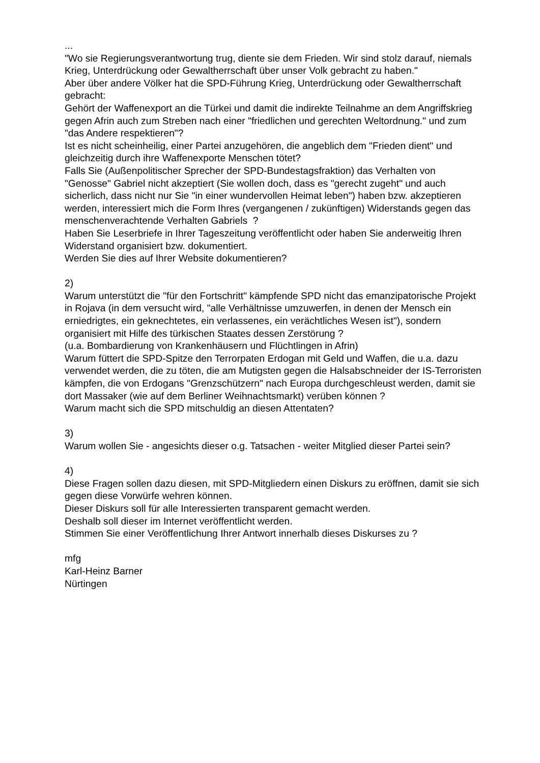...
"Wo sie Regierungsverantwortung trug, diente sie dem Frieden. Wir sind stolz darauf, niemals Krieg, Unterdrückung oder Gewaltherrschaft über unser Volk gebracht zu haben."
Aber über andere Völker hat die SPD-Führung Krieg, Unterdrückung oder Gewaltherrschaft gebracht:
Gehört der Waffenexport an die Türkei und damit die indirekte Teilnahme an dem Angriffskrieg gegen Afrin auch zum Streben nach einer "friedlichen und gerechten Weltordnung." und zum "das Andere respektieren"?
Ist es nicht scheinheilig, einer Partei anzugehören, die angeblich dem "Frieden dient" und gleichzeitig durch ihre Waffenexporte Menschen tötet?
Falls Sie (Außenpolitischer Sprecher der SPD-Bundestagsfraktion) das Verhalten von "Genosse" Gabriel nicht akzeptiert (Sie wollen doch, dass es "gerecht zugeht" und auch sicherlich, dass nicht nur Sie "in einer wundervollen Heimat leben") haben bzw. akzeptieren werden, interessiert mich die Form Ihres (vergangenen / zukünftigen) Widerstands gegen das menschenverachtende Verhalten Gabriels ?
Haben Sie Leserbriefe in Ihrer Tageszeitung veröffentlicht oder haben Sie anderweitig Ihren Widerstand organisiert bzw. dokumentiert.
Werden Sie dies auf Ihrer Website dokumentieren?
2)
Warum unterstützt die "für den Fortschritt" kämpfende SPD nicht das emanzipatorische Projekt in Rojava (in dem versucht wird, "alle Verhältnisse umzuwerfen, in denen der Mensch ein erniedrigtes, ein geknechtetes, ein verlassenes, ein verächtliches Wesen ist"), sondern organisiert mit Hilfe des türkischen Staates dessen Zerstörung ?
(u.a. Bombardierung von Krankenhäusern und Flüchtlingen in Afrin)
Warum füttert die SPD-Spitze den Terrorpaten Erdogan mit Geld und Waffen, die u.a. dazu verwendet werden, die zu töten, die am Mutigsten gegen die Halsabschneider der IS-Terroristen kämpfen, die von Erdogans "Grenzschützern" nach Europa durchgeschleust werden, damit sie dort Massaker (wie auf dem Berliner Weihnachtsmarkt) verüben können ?
Warum macht sich die SPD mitschuldig an diesen Attentaten?
3)
Warum wollen Sie - angesichts dieser o.g. Tatsachen - weiter Mitglied dieser Partei sein?
4)
Diese Fragen sollen dazu diesen, mit SPD-Mitgliedern einen Diskurs zu eröffnen, damit sie sich gegen diese Vorwürfe wehren können.
Dieser Diskurs soll für alle Interessierten transparent gemacht werden.
Deshalb soll dieser im Internet veröffentlicht werden.
Stimmen Sie einer Veröffentlichung Ihrer Antwort innerhalb dieses Diskurses zu ?
mfg
Karl-Heinz Barner
Nürtingen